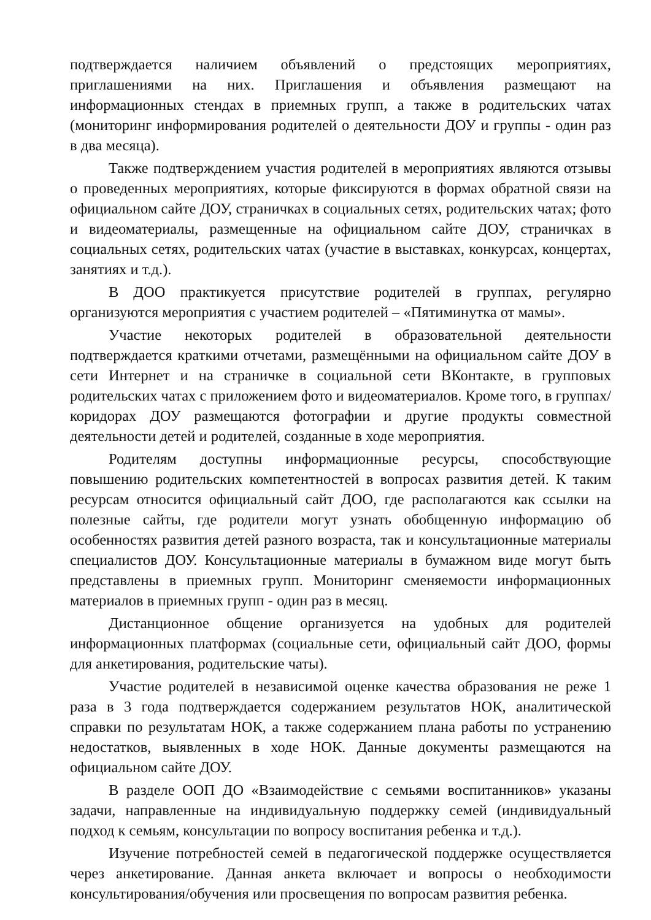подтверждается наличием объявлений о предстоящих мероприятиях, приглашениями на них. Приглашения и объявления размещают на информационных стендах в приемных групп, а также в родительских чатах (мониторинг информирования родителей о деятельности ДОУ и группы - один раз в два месяца).
Также подтверждением участия родителей в мероприятиях являются отзывы о проведенных мероприятиях, которые фиксируются в формах обратной связи на официальном сайте ДОУ, страничках в социальных сетях, родительских чатах; фото и видеоматериалы, размещенные на официальном сайте ДОУ, страничках в социальных сетях, родительских чатах (участие в выставках, конкурсах, концертах, занятиях и т.д.).
В ДОО практикуется присутствие родителей в группах, регулярно организуются мероприятия с участием родителей – «Пятиминутка от мамы».
Участие некоторых родителей в образовательной деятельности подтверждается краткими отчетами, размещёнными на официальном сайте ДОУ в сети Интернет и на страничке в социальной сети ВКонтакте, в групповых родительских чатах с приложением фото и видеоматериалов. Кроме того, в группах/коридорах ДОУ размещаются фотографии и другие продукты совместной деятельности детей и родителей, созданные в ходе мероприятия.
Родителям доступны информационные ресурсы, способствующие повышению родительских компетентностей в вопросах развития детей. К таким ресурсам относится официальный сайт ДОО, где располагаются как ссылки на полезные сайты, где родители могут узнать обобщенную информацию об особенностях развития детей разного возраста, так и консультационные материалы специалистов ДОУ. Консультационные материалы в бумажном виде могут быть представлены в приемных групп. Мониторинг сменяемости информационных материалов в приемных групп - один раз в месяц.
Дистанционное общение организуется на удобных для родителей информационных платформах (социальные сети, официальный сайт ДОО, формы для анкетирования, родительские чаты).
Участие родителей в независимой оценке качества образования не реже 1 раза в 3 года подтверждается содержанием результатов НОК, аналитической справки по результатам НОК, а также содержанием плана работы по устранению недостатков, выявленных в ходе НОК. Данные документы размещаются на официальном сайте ДОУ.
В разделе ООП ДО «Взаимодействие с семьями воспитанников» указаны задачи, направленные на индивидуальную поддержку семей (индивидуальный подход к семьям, консультации по вопросу воспитания ребенка и т.д.).
Изучение потребностей семей в педагогической поддержке осуществляется через анкетирование. Данная анкета включает и вопросы о необходимости консультирования/обучения или просвещения по вопросам развития ребенка.